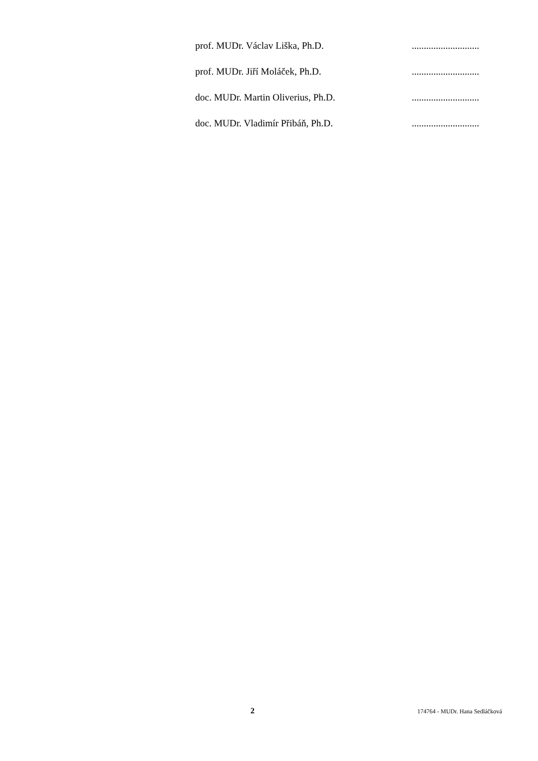prof. MUDr. Václav Liška, Ph.D. ............................
prof. MUDr. Jiří Moláček, Ph.D. ............................
doc. MUDr. Martin Oliverius, Ph.D. ............................
doc. MUDr. Vladimír Přibáň, Ph.D. ............................
2 174764 - MUDr. Hana Sedláčková